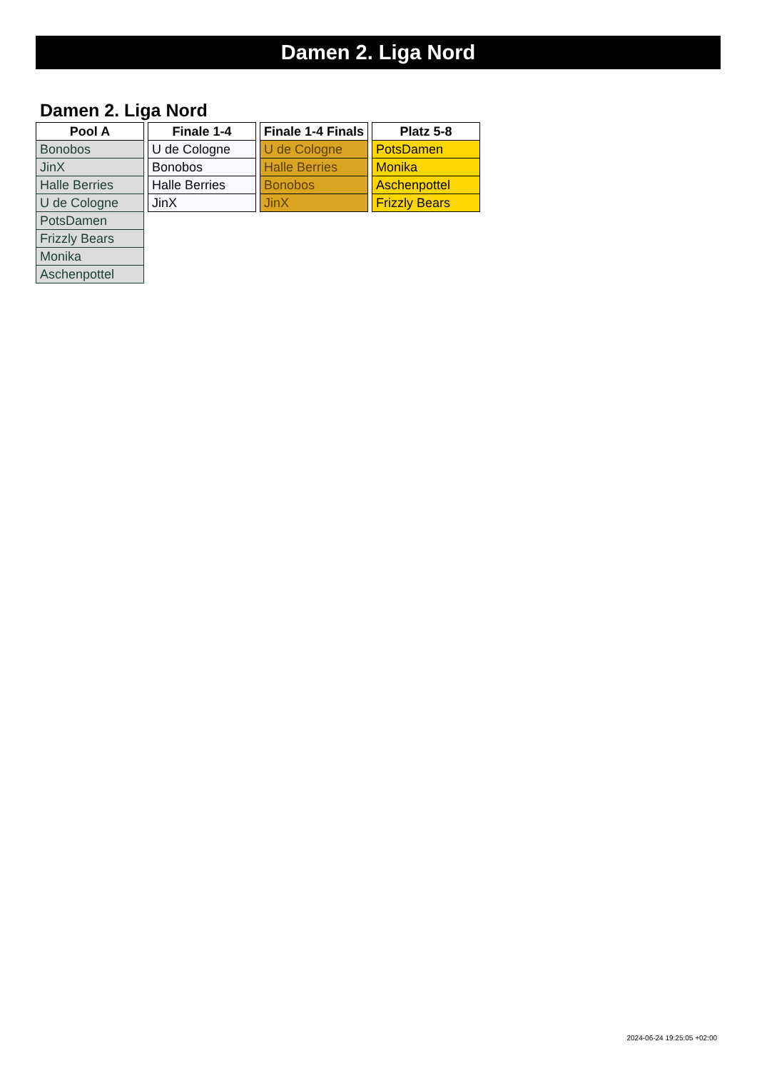Damen 2. Liga Nord
Damen 2. Liga Nord
| Pool A |
| --- |
| Bonobos |
| JinX |
| Halle Berries |
| U de Cologne |
| PotsDamen |
| Frizzly Bears |
| Monika |
| Aschenpottel |
| Finale 1-4 |
| --- |
| U de Cologne |
| Bonobos |
| Halle Berries |
| JinX |
| Finale 1-4 Finals |
| --- |
| U de Cologne |
| Halle Berries |
| Bonobos |
| JinX |
| Platz 5-8 |
| --- |
| PotsDamen |
| Monika |
| Aschenpottel |
| Frizzly Bears |
2024-06-24 19:25:05 +02:00